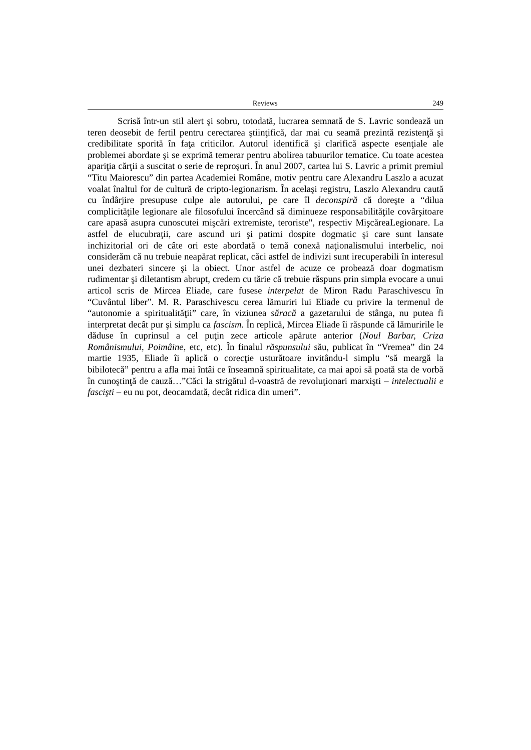Reviews 249
Scrisă într-un stil alert şi sobru, totodată, lucrarea semnată de S. Lavric sondează un teren deosebit de fertil pentru cerectarea ştiinţifică, dar mai cu seamă prezintă rezistenţă şi credibilitate sporită în faţa criticilor. Autorul identifică şi clarifică aspecte esenţiale ale problemei abordate şi se exprimă temerar pentru abolirea tabuurilor tematice. Cu toate acestea apariţia cărţii a suscitat o serie de reproşuri. În anul 2007, cartea lui S. Lavric a primit premiul “Titu Maiorescu” din partea Academiei Române, motiv pentru care Alexandru Laszlo a acuzat voalat înaltul for de cultură de cripto-legionarism. În acelaşi registru, Laszlo Alexandru caută cu îndârjire presupuse culpe ale autorului, pe care îl deconspiră că doreşte a “dilua complicităţile legionare ale filosofului încercând să diminueze responsabilităţile covârşitoare care apasă asupra cunoscutei mişcări extremiste, teroriste", respectiv MişcăreaLegionare. La astfel de elucubraţii, care ascund uri şi patimi dospite dogmatic şi care sunt lansate inchizitorial ori de câte ori este abordată o temă conexă naţionalismului interbelic, noi considerăm că nu trebuie neapărat replicat, căci astfel de indivizi sunt irecuperabili în interesul unei dezbateri sincere şi la obiect. Unor astfel de acuze ce probează doar dogmatism rudimentar şi diletantism abrupt, credem cu tărie că trebuie răspuns prin simpla evocare a unui articol scris de Mircea Eliade, care fusese interpelat de Miron Radu Paraschivescu în “Cuvântul liber”. M. R. Paraschivescu cerea lămuriri lui Eliade cu privire la termenul de “autonomie a spiritualităţii” care, în viziunea săracă a gazetarului de stânga, nu putea fi interpretat decât pur şi simplu ca fascism. În replică, Mircea Eliade îi răspunde că lămuririle le dăduse în cuprinsul a cel puţin zece articole apărute anterior (Noul Barbar, Criza Românismului, Poimâine, etc, etc). În finalul răspunsului său, publicat în “Vremea” din 24 martie 1935, Eliade îi aplică o corecţie usturătoare invitându-l simplu “să meargă la bibilotecă” pentru a afla mai întâi ce înseamnă spiritualitate, ca mai apoi să poată sta de vorbă în cunoştinţă de cauză…”Căci la strigătul d-voastră de revoluţionari marxişti – intelectualii e fascişti – eu nu pot, deocamdată, decât ridica din umeri”.